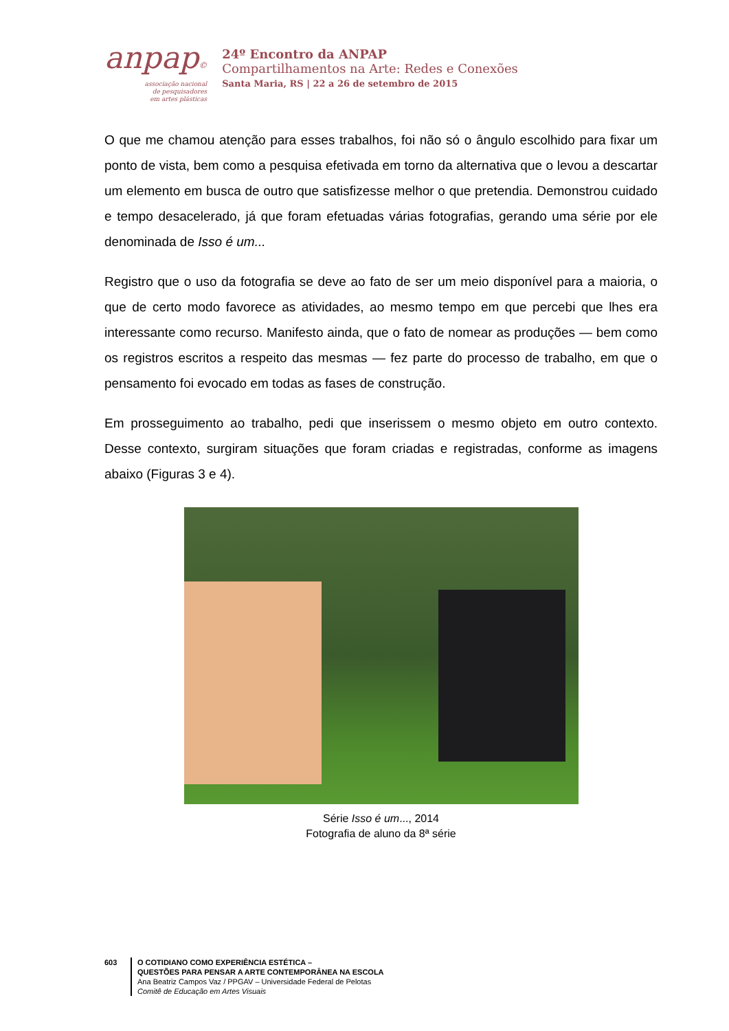anpap©
associação nacional
de pesquisadores
em artes plásticas
24º Encontro da ANPAP
Compartilhamentos na Arte: Redes e Conexões
Santa Maria, RS | 22 a 26 de setembro de 2015
O que me chamou atenção para esses trabalhos, foi não só o ângulo escolhido para fixar um ponto de vista, bem como a pesquisa efetivada em torno da alternativa que o levou a descartar um elemento em busca de outro que satisfizesse melhor o que pretendia. Demonstrou cuidado e tempo desacelerado, já que foram efetuadas várias fotografias, gerando uma série por ele denominada de Isso é um...
Registro que o uso da fotografia se deve ao fato de ser um meio disponível para a maioria, o que de certo modo favorece as atividades, ao mesmo tempo em que percebi que lhes era interessante como recurso. Manifesto ainda, que o fato de nomear as produções — bem como os registros escritos a respeito das mesmas — fez parte do processo de trabalho, em que o pensamento foi evocado em todas as fases de construção.
Em prosseguimento ao trabalho, pedi que inserissem o mesmo objeto em outro contexto. Desse contexto, surgiram situações que foram criadas e registradas, conforme as imagens abaixo (Figuras 3 e 4).
Série Isso é um..., 2014
Fotografia de aluno da 8ª série
603 O COTIDIANO COMO EXPERIÊNCIA ESTÉTICA –
QUESTÕES PARA PENSAR A ARTE CONTEMPORÂNEA NA ESCOLA
Ana Beatriz Campos Vaz / PPGAV – Universidade Federal de Pelotas
Comitê de Educação em Artes Visuais